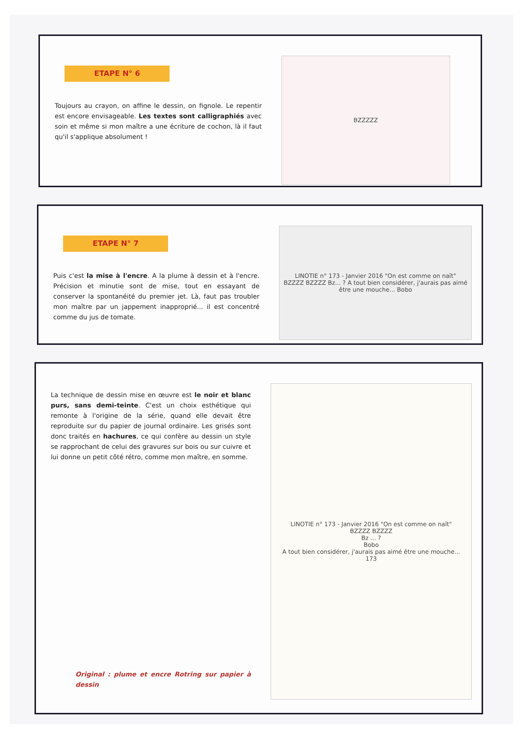ETAPE N° 6
Toujours au crayon, on affine le dessin, on fignole. Le repentir est encore envisageable. Les textes sont calligraphiés avec soin et même si mon maître a une écriture de cochon, là il faut qu'il s'applique absolument !
BZZZZZ
ETAPE N° 7
Puis c'est la mise à l'encre. A la plume à dessin et à l'encre. Précision et minutie sont de mise, tout en essayant de conserver la spontanéité du premier jet. Là, faut pas troubler mon maître par un jappement inapproprié... il est concentré comme du jus de tomate.
LINOTIE n° 173 - Janvier 2016 "On est comme on naît"
BZZZZ BZZZZ Bz... ? A tout bien considérer, j'aurais pas aimé être une mouche... Bobo
La technique de dessin mise en œuvre est le noir et blanc purs, sans demi-teinte. C'est un choix esthétique qui remonte à l'origine de la série, quand elle devait être reproduite sur du papier de journal ordinaire. Les grisés sont donc traités en hachures, ce qui confère au dessin un style se rapprochant de celui des gravures sur bois ou sur cuivre et lui donne un petit côté rétro, comme mon maître, en somme.
Original : plume et encre Rotring sur papier à dessin
LINOTIE n° 173 - Janvier 2016 "On est comme on naît"
BZZZZ BZZZZ
Bz ... ?
Bobo
A tout bien considérer, j'aurais pas aimé être une mouche...
173